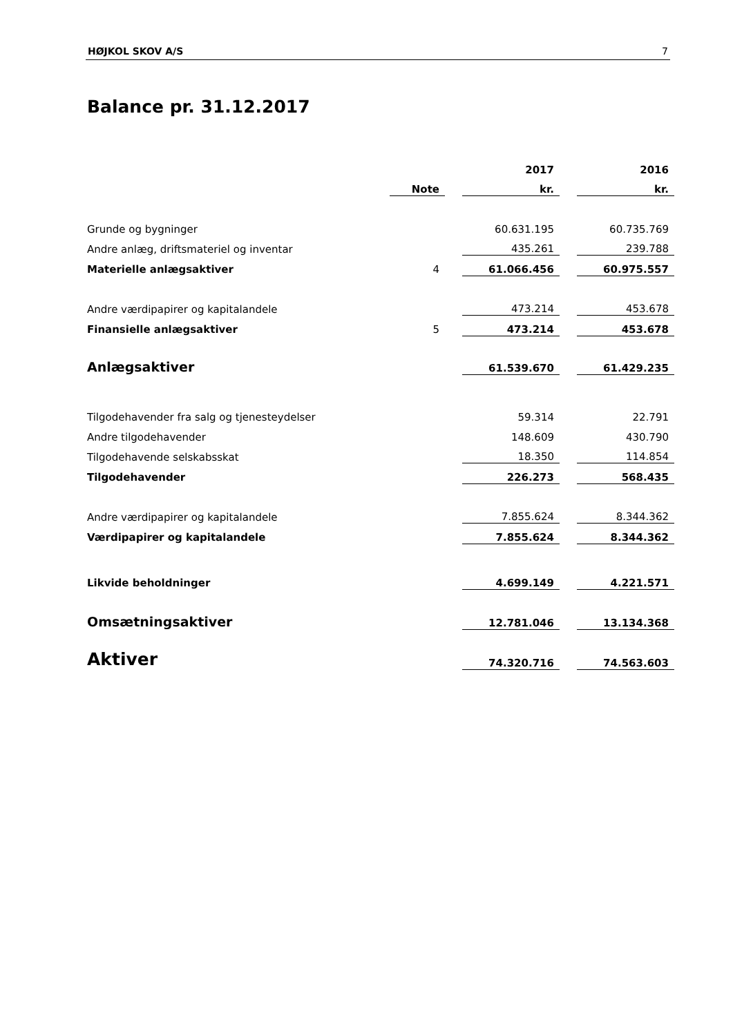HØJKOL SKOV A/S 7
Balance pr. 31.12.2017
| | | | 2017 | | 2016 |
| --- | --- | --- | --- | --- | --- |
| | Note | | kr. | | kr. |
| Grunde og bygninger | | | 60.631.195 | | 60.735.769 |
| Andre anlæg, driftsmateriel og inventar | | | 435.261 | | 239.788 |
| Materielle anlægsaktiver | 4 | | 61.066.456 | | 60.975.557 |
| Andre værdipapirer og kapitalandele | | | 473.214 | | 453.678 |
| Finansielle anlægsaktiver | 5 | | 473.214 | | 453.678 |
| Anlægsaktiver | | | 61.539.670 | | 61.429.235 |
| Tilgodehavender fra salg og tjenesteydelser | | | 59.314 | | 22.791 |
| Andre tilgodehavender | | | 148.609 | | 430.790 |
| Tilgodehavende selskabsskat | | | 18.350 | | 114.854 |
| Tilgodehavender | | | 226.273 | | 568.435 |
| Andre værdipapirer og kapitalandele | | | 7.855.624 | | 8.344.362 |
| Værdipapirer og kapitalandele | | | 7.855.624 | | 8.344.362 |
| Likvide beholdninger | | | 4.699.149 | | 4.221.571 |
| Omsætningsaktiver | | | 12.781.046 | | 13.134.368 |
| Aktiver | | | 74.320.716 | | 74.563.603 |